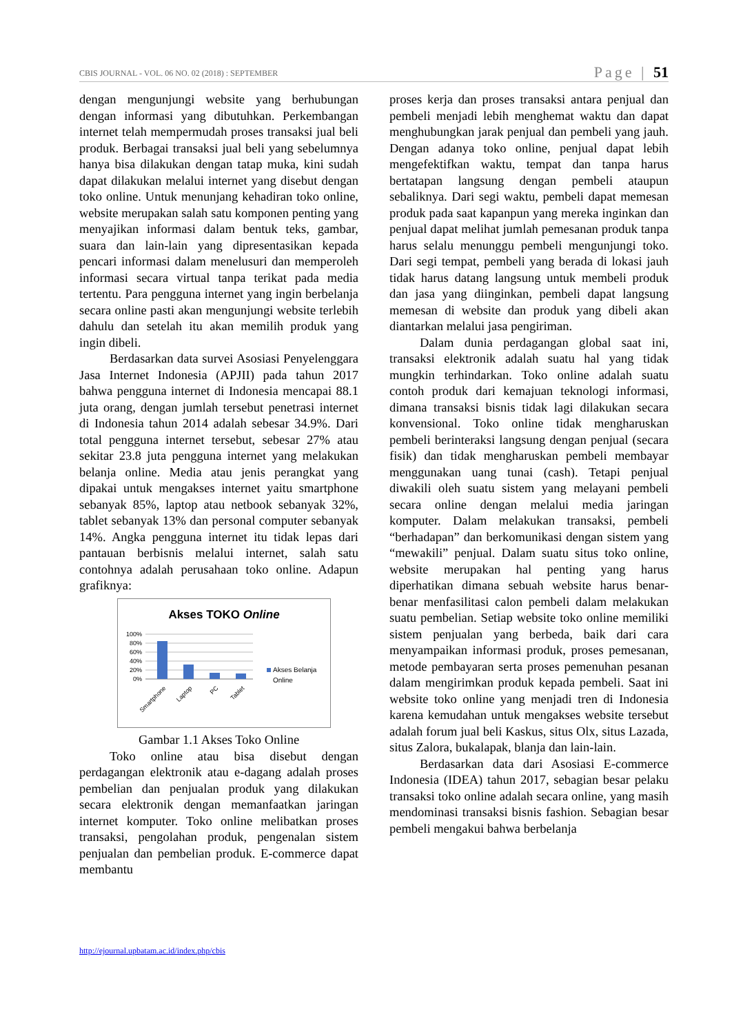CBIS JOURNAL - VOL. 06 NO. 02 (2018) : SEPTEMBER Page | 51
dengan mengunjungi website yang berhubungan dengan informasi yang dibutuhkan. Perkembangan internet telah mempermudah proses transaksi jual beli produk. Berbagai transaksi jual beli yang sebelumnya hanya bisa dilakukan dengan tatap muka, kini sudah dapat dilakukan melalui internet yang disebut dengan toko online. Untuk menunjang kehadiran toko online, website merupakan salah satu komponen penting yang menyajikan informasi dalam bentuk teks, gambar, suara dan lain-lain yang dipresentasikan kepada pencari informasi dalam menelusuri dan memperoleh informasi secara virtual tanpa terikat pada media tertentu. Para pengguna internet yang ingin berbelanja secara online pasti akan mengunjungi website terlebih dahulu dan setelah itu akan memilih produk yang ingin dibeli.
Berdasarkan data survei Asosiasi Penyelenggara Jasa Internet Indonesia (APJII) pada tahun 2017 bahwa pengguna internet di Indonesia mencapai 88.1 juta orang, dengan jumlah tersebut penetrasi internet di Indonesia tahun 2014 adalah sebesar 34.9%. Dari total pengguna internet tersebut, sebesar 27% atau sekitar 23.8 juta pengguna internet yang melakukan belanja online. Media atau jenis perangkat yang dipakai untuk mengakses internet yaitu smartphone sebanyak 85%, laptop atau netbook sebanyak 32%, tablet sebanyak 13% dan personal computer sebanyak 14%. Angka pengguna internet itu tidak lepas dari pantauan berbisnis melalui internet, salah satu contohnya adalah perusahaan toko online. Adapun grafiknya:
Akses TOKO Online
100%
80%
60%
40%
20%
0%
Smartphone
Laptop
PC
Tablet
Akses Belanja
Online
Gambar 1.1 Akses Toko Online
Toko online atau bisa disebut dengan perdagangan elektronik atau e-dagang adalah proses pembelian dan penjualan produk yang dilakukan secara elektronik dengan memanfaatkan jaringan internet komputer. Toko online melibatkan proses transaksi, pengolahan produk, pengenalan sistem penjualan dan pembelian produk. E-commerce dapat membantu
proses kerja dan proses transaksi antara penjual dan pembeli menjadi lebih menghemat waktu dan dapat menghubungkan jarak penjual dan pembeli yang jauh. Dengan adanya toko online, penjual dapat lebih mengefektifkan waktu, tempat dan tanpa harus bertatapan langsung dengan pembeli ataupun sebaliknya. Dari segi waktu, pembeli dapat memesan produk pada saat kapanpun yang mereka inginkan dan penjual dapat melihat jumlah pemesanan produk tanpa harus selalu menunggu pembeli mengunjungi toko. Dari segi tempat, pembeli yang berada di lokasi jauh tidak harus datang langsung untuk membeli produk dan jasa yang diinginkan, pembeli dapat langsung memesan di website dan produk yang dibeli akan diantarkan melalui jasa pengiriman.
Dalam dunia perdagangan global saat ini, transaksi elektronik adalah suatu hal yang tidak mungkin terhindarkan. Toko online adalah suatu contoh produk dari kemajuan teknologi informasi, dimana transaksi bisnis tidak lagi dilakukan secara konvensional. Toko online tidak mengharuskan pembeli berinteraksi langsung dengan penjual (secara fisik) dan tidak mengharuskan pembeli membayar menggunakan uang tunai (cash). Tetapi penjual diwakili oleh suatu sistem yang melayani pembeli secara online dengan melalui media jaringan komputer. Dalam melakukan transaksi, pembeli “berhadapan” dan berkomunikasi dengan sistem yang “mewakili” penjual. Dalam suatu situs toko online, website merupakan hal penting yang harus diperhatikan dimana sebuah website harus benar-benar menfasilitasi calon pembeli dalam melakukan suatu pembelian. Setiap website toko online memiliki sistem penjualan yang berbeda, baik dari cara menyampaikan informasi produk, proses pemesanan, metode pembayaran serta proses pemenuhan pesanan dalam mengirimkan produk kepada pembeli. Saat ini website toko online yang menjadi tren di Indonesia karena kemudahan untuk mengakses website tersebut adalah forum jual beli Kaskus, situs Olx, situs Lazada, situs Zalora, bukalapak, blanja dan lain-lain.
Berdasarkan data dari Asosiasi E-commerce Indonesia (IDEA) tahun 2017, sebagian besar pelaku transaksi toko online adalah secara online, yang masih mendominasi transaksi bisnis fashion. Sebagian besar pembeli mengakui bahwa berbelanja
http://ejournal.upbatam.ac.id/index.php/cbis